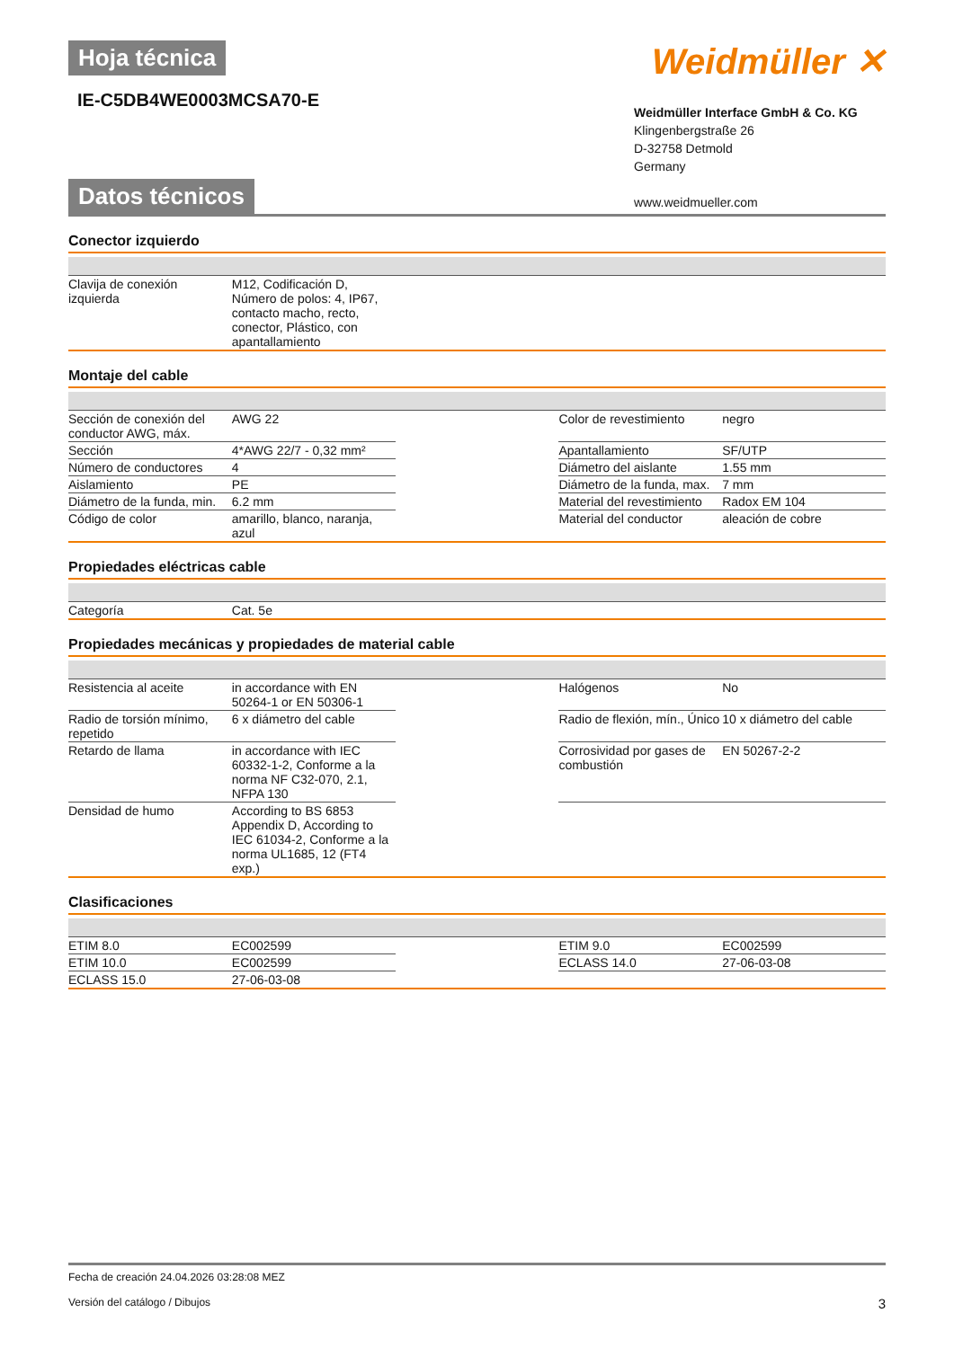Hoja técnica
IE-C5DB4WE0003MCSA70-E
Weidmüller ✕
Weidmüller Interface GmbH & Co. KG
Klingenbergstraße 26
D-32758 Detmold
Germany
www.weidmueller.com
Datos técnicos
Conector izquierdo
| Clavija de conexión izquierda | M12, Codificación D, Número de polos: 4, IP67, contacto macho, recto, conector, Plástico, con apantallamiento | | | |
Montaje del cable
| Sección de conexión del conductor AWG, máx. | AWG 22 | | Color de revestimiento | negro |
| Sección | 4*AWG 22/7 - 0,32 mm² | | Apantallamiento | SF/UTP |
| Número de conductores | 4 | | Diámetro del aislante | 1.55 mm |
| Aislamiento | PE | | Diámetro de la funda, max. | 7 mm |
| Diámetro de la funda, min. | 6.2 mm | | Material del revestimiento | Radox EM 104 |
| Código de color | amarillo, blanco, naranja, azul | | Material del conductor | aleación de cobre |
Propiedades eléctricas cable
| Categoría | Cat. 5e | | | |
Propiedades mecánicas y propiedades de material cable
| Resistencia al aceite | in accordance with EN 50264-1 or EN 50306-1 | | Halógenos | No |
| Radio de torsión mínimo, repetido | 6 x diámetro del cable | | Radio de flexión, mín., Único | 10 x diámetro del cable |
| Retardo de llama | in accordance with IEC 60332-1-2, Conforme a la norma NF C32-070, 2.1, NFPA 130 | | Corrosividad por gases de combustión | EN 50267-2-2 |
| Densidad de humo | According to BS 6853 Appendix D, According to IEC 61034-2, Conforme a la norma UL1685, 12 (FT4 exp.) | | | |
Clasificaciones
| ETIM 8.0 | EC002599 | | ETIM 9.0 | EC002599 |
| ETIM 10.0 | EC002599 | | ECLASS 14.0 | 27-06-03-08 |
| ECLASS 15.0 | 27-06-03-08 | | | |
Fecha de creación 24.04.2026 03:28:08 MEZ
Versión del catálogo / Dibujos 3